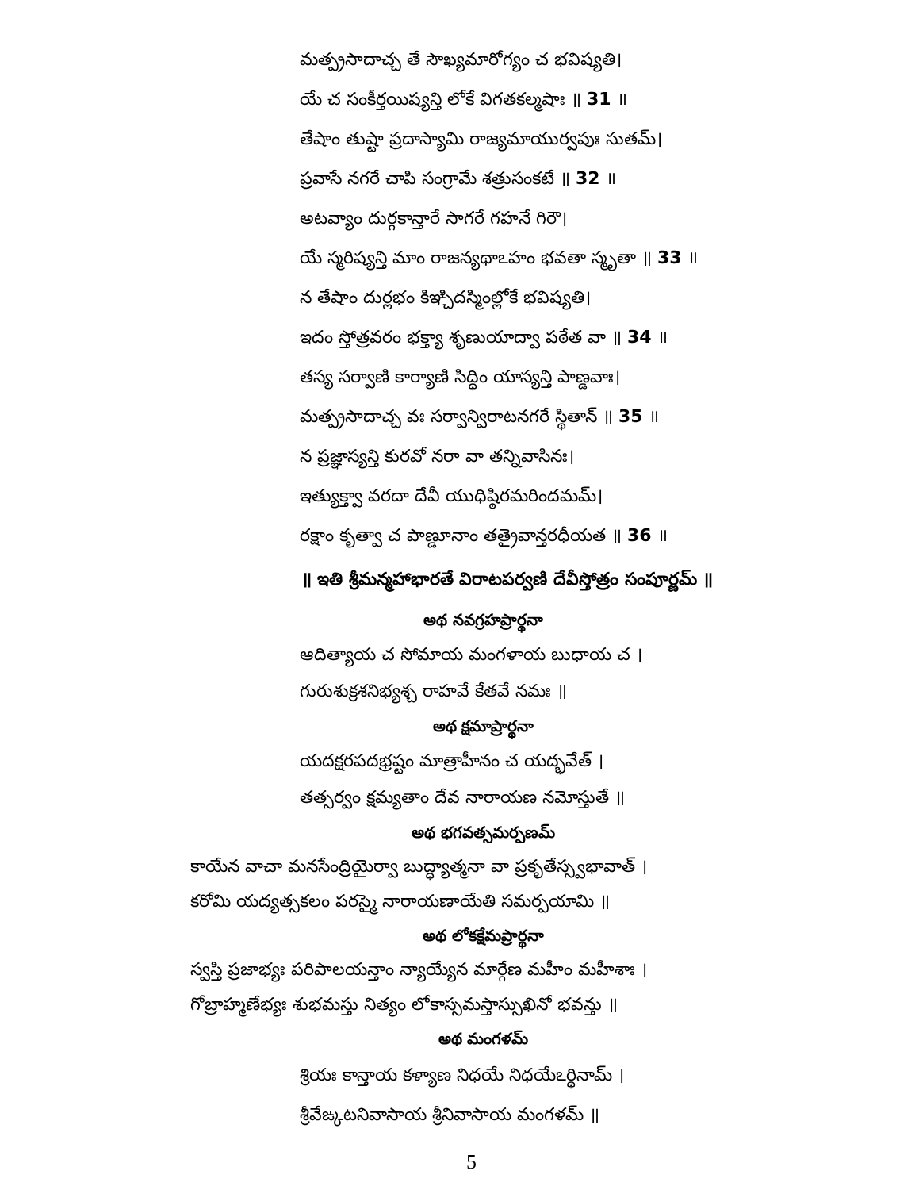మత్ప్రసాదాచ్చ తే సౌఖ్యమారోగ్యం చ భవిష్యతి।
యే చ సంకీర్తయిష్యన్తి లోకే విగతకల్మషాః ॥ 31 ॥
తేషాం తుష్టా ప్రదాస్యామి రాజ్యమాయుర్వపుః సుతమ్।
ప్రవాసే నగరే చాపి సంగ్రామే శత్రుసంకటే ॥ 32 ॥
అటవ్యాం దుర్గకాన్తారే సాగరే గహనే గిరౌ।
యే స్మరిష్యన్తి మాం రాజన్యథాఽహం భవతా స్మృతా ॥ 33 ॥
న తేషాం దుర్లభం కిఞ్చిదస్మింల్లోకే భవిష్యతి।
ఇదం స్తోత్రవరం భక్త్యా శృణుయాద్వా పఠేత వా ॥ 34 ॥
తస్య సర్వాణి కార్యాణి సిద్ధిం యాస్యన్తి పాణ్డవాః।
మత్ప్రసాదాచ్చ వః సర్వాన్విరాటనగరే స్థితాన్ ॥ 35 ॥
న ప్రజ్ఞాస్యన్తి కురవో నరా వా తన్నివాసినః।
ఇత్యుక్త్వా వరదా దేవీ యుధిష్ఠిరమరిందమమ్।
రక్షాం కృత్వా చ పాణ్డూనాం తత్రైవాన్తరధీయత ॥ 36 ॥
॥ ఇతి శ్రీమన్మహాభారతే విరాటపర్వణి దేవీస్తోత్రం సంపూర్ణమ్ ॥
అథ నవగ్రహప్రార్థనా
ఆదిత్యాయ చ సోమాయ మంగళాయ బుధాయ చ ।
గురుశుక్రశనిభ్యశ్చ రాహవే కేతవే నమః ॥
అథ క్షమాప్రార్థనా
యదక్షరపదభ్రష్టం మాత్రాహీనం చ యద్భవేత్ ।
తత్సర్వం క్షమ్యతాం దేవ నారాయణ నమోస్తుతే ॥
అథ భగవత్సమర్పణమ్
కాయేన వాచా మనసేంద్రియైర్వా బుద్ధ్యాత్మనా వా ప్రకృతేస్స్వభావాత్ ।
కరోమి యద్యత్సకలం పరస్మై నారాయణాయేతి సమర్పయామి ॥
అథ లోకక్షేమప్రార్థనా
స్వస్తి ప్రజాభ్యః పరిపాలయన్తాం న్యాయ్యేన మార్గేణ మహీం మహీశాః ।
గోబ్రాహ్మణేభ్యః శుభమస్తు నిత్యం లోకాస్సమస్తాస్సుఖినో భవన్తు ॥
అథ మంగళమ్
శ్రియః కాన్తాయ కళ్యాణ నిధయే నిధయేఽర్థినామ్ ।
శ్రీవేఙ్కటనివాసాయ శ్రీనివాసాయ మంగళమ్ ॥
5